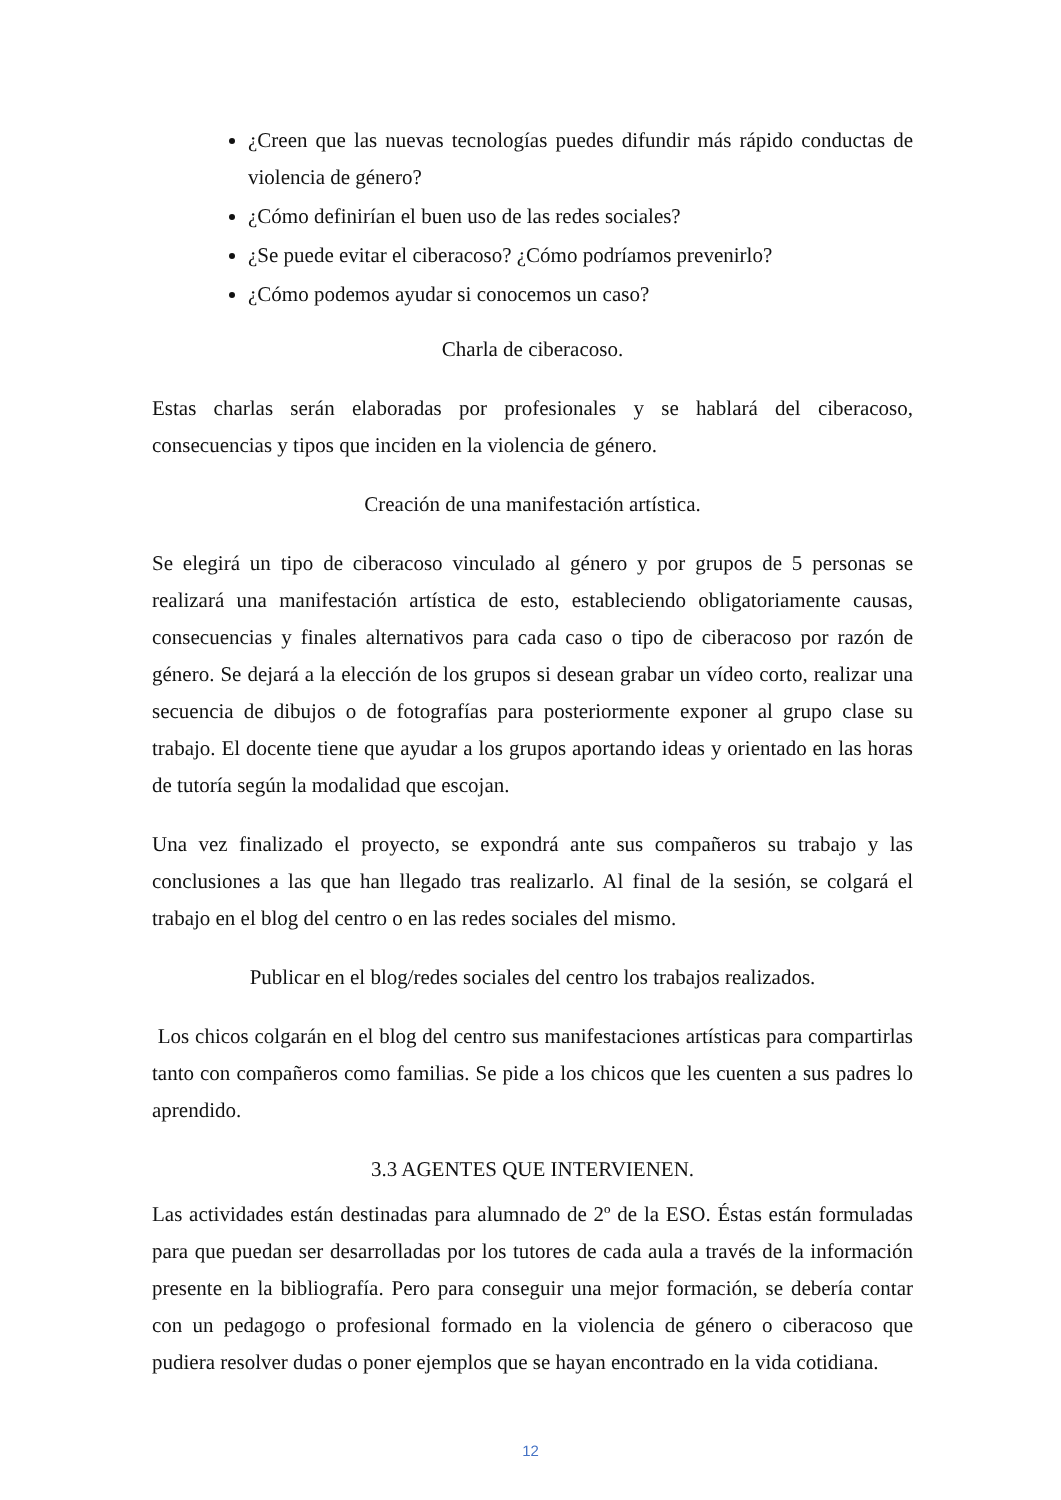¿Creen que las nuevas tecnologías puedes difundir más rápido conductas de violencia de género?
¿Cómo definirían el buen uso de las redes sociales?
¿Se puede evitar el ciberacoso? ¿Cómo podríamos prevenirlo?
¿Cómo podemos ayudar si conocemos un caso?
Charla de ciberacoso.
Estas charlas serán elaboradas por profesionales y se hablará del ciberacoso, consecuencias y tipos que inciden en la violencia de género.
Creación de una manifestación artística.
Se elegirá un tipo de ciberacoso vinculado al género y por grupos de 5 personas se realizará una manifestación artística de esto, estableciendo obligatoriamente causas, consecuencias y finales alternativos para cada caso o tipo de ciberacoso por razón de género. Se dejará a la elección de los grupos si desean grabar un vídeo corto, realizar una secuencia de dibujos o de fotografías para posteriormente exponer al grupo clase su trabajo. El docente tiene que ayudar a los grupos aportando ideas y orientado en las horas de tutoría según la modalidad que escojan.
Una vez finalizado el proyecto, se expondrá ante sus compañeros su trabajo y las conclusiones a las que han llegado tras realizarlo. Al final de la sesión, se colgará el trabajo en el blog del centro o en las redes sociales del mismo.
Publicar en el blog/redes sociales del centro los trabajos realizados.
Los chicos colgarán en el blog del centro sus manifestaciones artísticas para compartirlas tanto con compañeros como familias. Se pide a los chicos que les cuenten a sus padres lo aprendido.
3.3 AGENTES QUE INTERVIENEN.
Las actividades están destinadas para alumnado de 2º de la ESO. Éstas están formuladas para que puedan ser desarrolladas por los tutores de cada aula a través de la información presente en la bibliografía. Pero para conseguir una mejor formación, se debería contar con un pedagogo o profesional formado en la violencia de género o ciberacoso que pudiera resolver dudas o poner ejemplos que se hayan encontrado en la vida cotidiana.
12